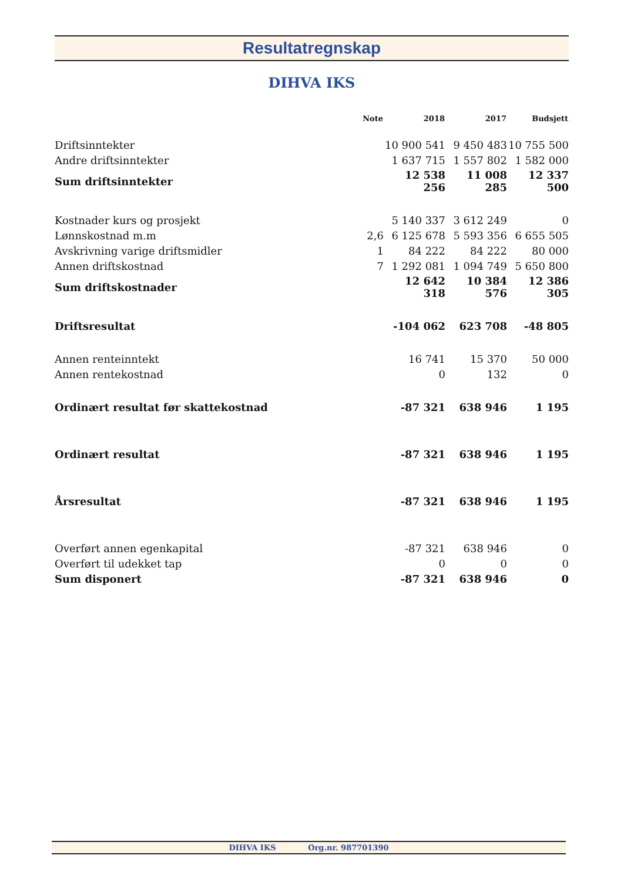Resultatregnskap
DIHVA IKS
| | Note | 2018 | 2017 | Budsjett |
| --- | --- | --- | --- | --- |
| Driftsinntekter | | 10 900 541 | 9 450 483 | 10 755 500 |
| Andre driftsinntekter | | 1 637 715 | 1 557 802 | 1 582 000 |
| Sum driftsinntekter | | 12 538 256 | 11 008 285 | 12 337 500 |
| Kostnader kurs og prosjekt | | 5 140 337 | 3 612 249 | 0 |
| Lønnskostnad m.m | 2,6 | 6 125 678 | 5 593 356 | 6 655 505 |
| Avskrivning varige driftsmidler | 1 | 84 222 | 84 222 | 80 000 |
| Annen driftskostnad | 7 | 1 292 081 | 1 094 749 | 5 650 800 |
| Sum driftskostnader | | 12 642 318 | 10 384 576 | 12 386 305 |
| Driftsresultat | | -104 062 | 623 708 | -48 805 |
| Annen renteinntekt | | 16 741 | 15 370 | 50 000 |
| Annen rentekostnad | | 0 | 132 | 0 |
| Ordinært resultat før skattekostnad | | -87 321 | 638 946 | 1 195 |
| Ordinært resultat | | -87 321 | 638 946 | 1 195 |
| Årsresultat | | -87 321 | 638 946 | 1 195 |
| Overført annen egenkapital | | -87 321 | 638 946 | 0 |
| Overført til udekket tap | | 0 | 0 | 0 |
| Sum disponert | | -87 321 | 638 946 | 0 |
DIHVA IKS Org.nr. 987701390